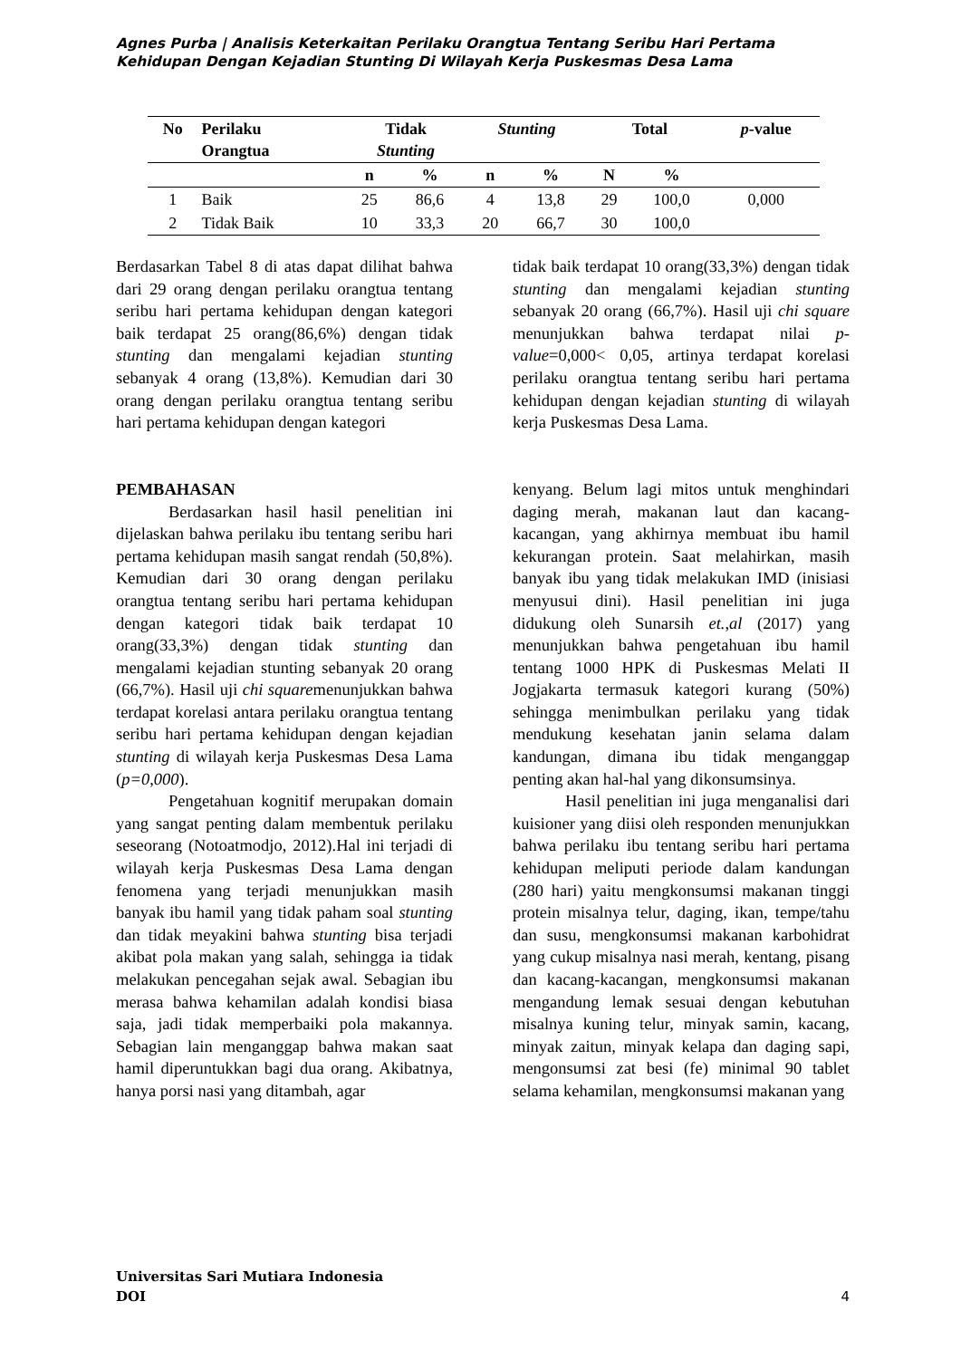Agnes Purba | Analisis Keterkaitan Perilaku Orangtua Tentang Seribu Hari Pertama Kehidupan Dengan Kejadian Stunting Di Wilayah Kerja Puskesmas Desa Lama
| No | Perilaku Orangtua | Tidak Stunting | | Stunting | | Total | | p -value |
| --- | --- | --- | --- | --- | --- | --- | --- | --- |
| | | n | % | n | % | N | % | |
| 1 | Baik | 25 | 86,6 | 4 | 13,8 | 29 | 100,0 | 0,000 |
| 2 | Tidak Baik | 10 | 33,3 | 20 | 66,7 | 30 | 100,0 | |
Berdasarkan Tabel 8 di atas dapat dilihat bahwa dari 29 orang dengan perilaku orangtua tentang seribu hari pertama kehidupan dengan kategori baik terdapat 25 orang(86,6%) dengan tidak stunting dan mengalami kejadian stunting sebanyak 4 orang (13,8%). Kemudian dari 30 orang dengan perilaku orangtua tentang seribu hari pertama kehidupan dengan kategori
PEMBAHASAN
Berdasarkan hasil hasil penelitian ini dijelaskan bahwa perilaku ibu tentang seribu hari pertama kehidupan masih sangat rendah (50,8%). Kemudian dari 30 orang dengan perilaku orangtua tentang seribu hari pertama kehidupan dengan kategori tidak baik terdapat 10 orang(33,3%) dengan tidak stunting dan mengalami kejadian stunting sebanyak 20 orang (66,7%). Hasil uji chi squaremenunjukkan bahwa terdapat korelasi antara perilaku orangtua tentang seribu hari pertama kehidupan dengan kejadian stunting di wilayah kerja Puskesmas Desa Lama (p=0,000).
Pengetahuan kognitif merupakan domain yang sangat penting dalam membentuk perilaku seseorang (Notoatmodjo, 2012).Hal ini terjadi di wilayah kerja Puskesmas Desa Lama dengan fenomena yang terjadi menunjukkan masih banyak ibu hamil yang tidak paham soal stunting dan tidak meyakini bahwa stunting bisa terjadi akibat pola makan yang salah, sehingga ia tidak melakukan pencegahan sejak awal. Sebagian ibu merasa bahwa kehamilan adalah kondisi biasa saja, jadi tidak memperbaiki pola makannya. Sebagian lain menganggap bahwa makan saat hamil diperuntukkan bagi dua orang. Akibatnya, hanya porsi nasi yang ditambah, agar
tidak baik terdapat 10 orang(33,3%) dengan tidak stunting dan mengalami kejadian stunting sebanyak 20 orang (66,7%). Hasil uji chi square menunjukkan bahwa terdapat nilai p-value=0,000< 0,05, artinya terdapat korelasi perilaku orangtua tentang seribu hari pertama kehidupan dengan kejadian stunting di wilayah kerja Puskesmas Desa Lama.
kenyang. Belum lagi mitos untuk menghindari daging merah, makanan laut dan kacang-kacangan, yang akhirnya membuat ibu hamil kekurangan protein. Saat melahirkan, masih banyak ibu yang tidak melakukan IMD (inisiasi menyusui dini). Hasil penelitian ini juga didukung oleh Sunarsih et.,al (2017) yang menunjukkan bahwa pengetahuan ibu hamil tentang 1000 HPK di Puskesmas Melati II Jogjakarta termasuk kategori kurang (50%) sehingga menimbulkan perilaku yang tidak mendukung kesehatan janin selama dalam kandungan, dimana ibu tidak menganggap penting akan hal-hal yang dikonsumsinya.
Hasil penelitian ini juga menganalisi dari kuisioner yang diisi oleh responden menunjukkan bahwa perilaku ibu tentang seribu hari pertama kehidupan meliputi periode dalam kandungan (280 hari) yaitu mengkonsumsi makanan tinggi protein misalnya telur, daging, ikan, tempe/tahu dan susu, mengkonsumsi makanan karbohidrat yang cukup misalnya nasi merah, kentang, pisang dan kacang-kacangan, mengkonsumsi makanan mengandung lemak sesuai dengan kebutuhan misalnya kuning telur, minyak samin, kacang, minyak zaitun, minyak kelapa dan daging sapi, mengonsumsi zat besi (fe) minimal 90 tablet selama kehamilan, mengkonsumsi makanan yang
Universitas Sari Mutiara Indonesia
DOI
4